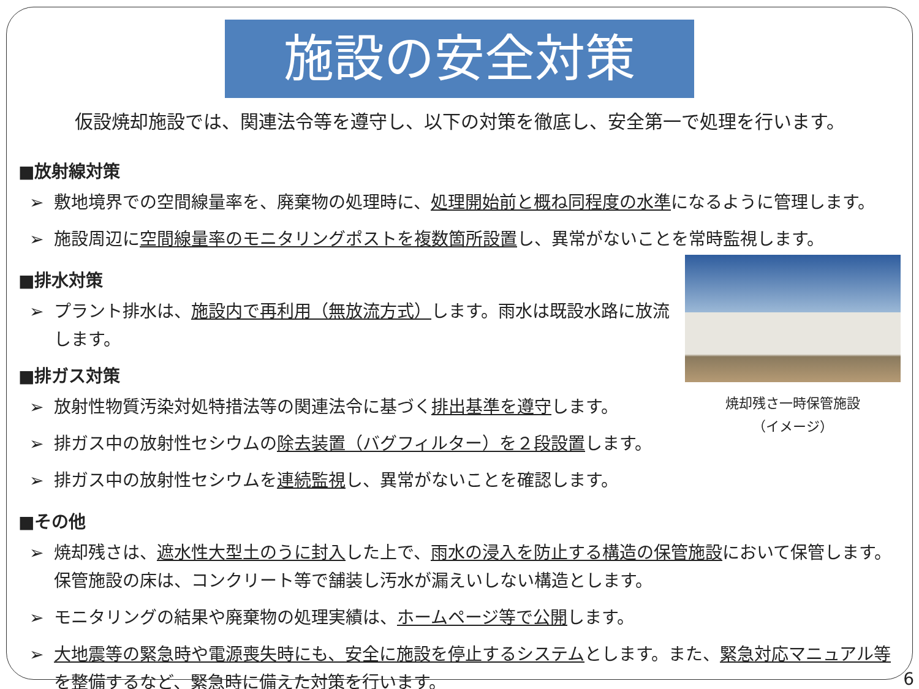施設の安全対策
仮設焼却施設では、関連法令等を遵守し、以下の対策を徹底し、安全第一で処理を行います。
■放射線対策
➢ 敷地境界での空間線量率を、廃棄物の処理時に、処理開始前と概ね同程度の水準になるように管理します。
➢ 施設周辺に空間線量率のモニタリングポストを複数箇所設置し、異常がないことを常時監視します。
■排水対策
➢ プラント排水は、施設内で再利用（無放流方式）します。雨水は既設水路に放流します。
■排ガス対策
➢ 放射性物質汚染対処特措法等の関連法令に基づく排出基準を遵守します。
➢ 排ガス中の放射性セシウムの除去装置（バグフィルター）を２段設置します。
➢ 排ガス中の放射性セシウムを連続監視し、異常がないことを確認します。
焼却残さ一時保管施設
（イメージ）
■その他
➢ 焼却残さは、遮水性大型土のうに封入した上で、雨水の浸入を防止する構造の保管施設において保管します。保管施設の床は、コンクリート等で舗装し汚水が漏えいしない構造とします。
➢ モニタリングの結果や廃棄物の処理実績は、ホームページ等で公開します。
➢ 大地震等の緊急時や電源喪失時にも、安全に施設を停止するシステムとします。また、緊急対応マニュアル等を整備するなど、緊急時に備えた対策を行います。
6